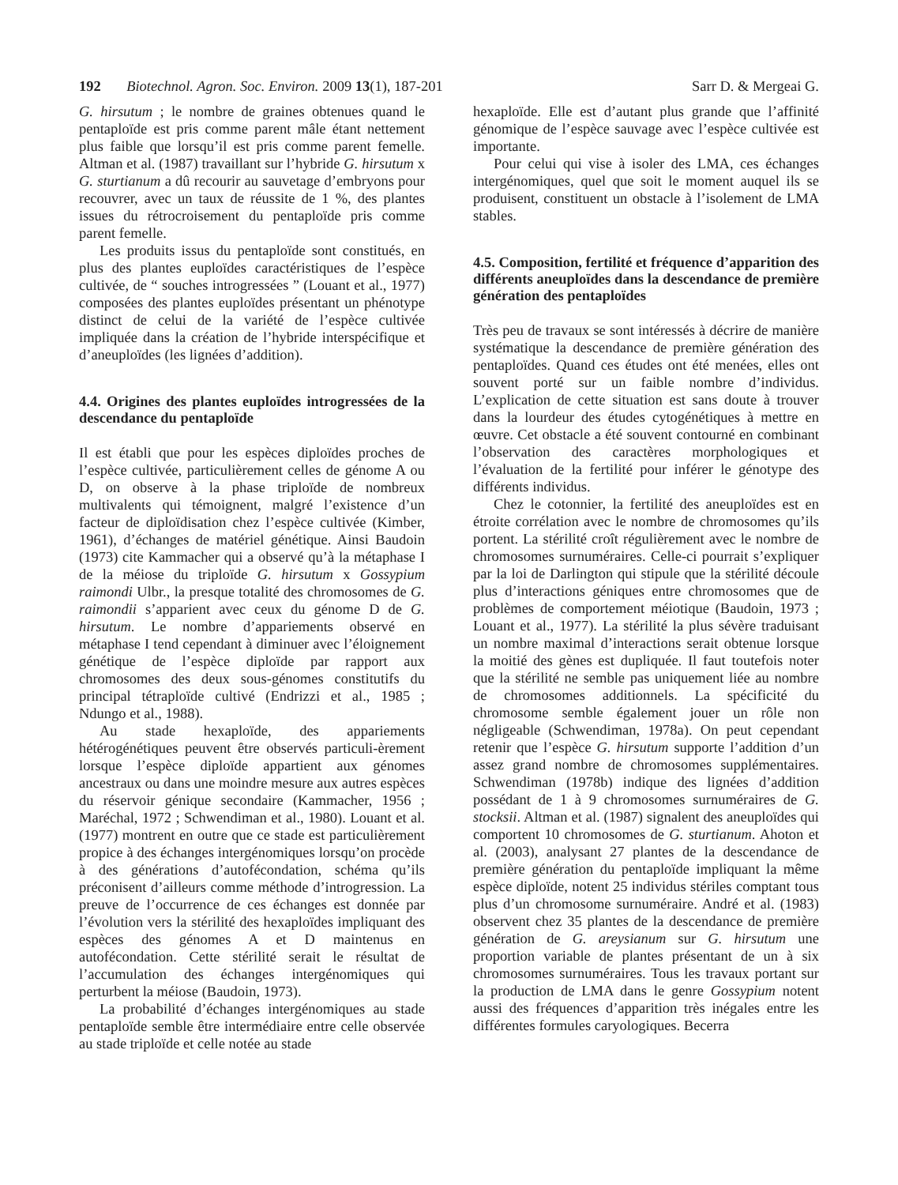192 Biotechnol. Agron. Soc. Environ. 2009 13(1), 187-201 Sarr D. & Mergeai G.
G. hirsutum ; le nombre de graines obtenues quand le pentaploïde est pris comme parent mâle étant nettement plus faible que lorsqu’il est pris comme parent femelle. Altman et al. (1987) travaillant sur l’hybride G. hirsutum x G. sturtianum a dû recourir au sauvetage d’embryons pour recouvrer, avec un taux de réussite de 1 %, des plantes issues du rétrocroisement du pentaploïde pris comme parent femelle.
Les produits issus du pentaploïde sont constitués, en plus des plantes euploïdes caractéristiques de l’espèce cultivée, de “ souches introgressées ” (Louant et al., 1977) composées des plantes euploïdes présentant un phénotype distinct de celui de la variété de l’espèce cultivée impliquée dans la création de l’hybride interspécifique et d’aneuploïdes (les lignées d’addition).
4.4. Origines des plantes euploïdes introgressées de la descendance du pentaploïde
Il est établi que pour les espèces diploïdes proches de l’espèce cultivée, particulièrement celles de génome A ou D, on observe à la phase triploïde de nombreux multivalents qui témoignent, malgré l’existence d’un facteur de diploïdisation chez l’espèce cultivée (Kimber, 1961), d’échanges de matériel génétique. Ainsi Baudoin (1973) cite Kammacher qui a observé qu’à la métaphase I de la méiose du triploïde G. hirsutum x Gossypium raimondi Ulbr., la presque totalité des chromosomes de G. raimondii s’apparient avec ceux du génome D de G. hirsutum. Le nombre d’appariements observé en métaphase I tend cependant à diminuer avec l’éloignement génétique de l’espèce diploïde par rapport aux chromosomes des deux sous-génomes constitutifs du principal tétraploïde cultivé (Endrizzi et al., 1985 ; Ndungo et al., 1988).
Au stade hexaploïde, des appariements hétérogénétiques peuvent être observés particuli-èrement lorsque l’espèce diploïde appartient aux génomes ancestraux ou dans une moindre mesure aux autres espèces du réservoir génique secondaire (Kammacher, 1956 ; Maréchal, 1972 ; Schwendiman et al., 1980). Louant et al. (1977) montrent en outre que ce stade est particulièrement propice à des échanges intergénomiques lorsqu’on procède à des générations d’autofécondation, schéma qu’ils préconisent d’ailleurs comme méthode d’introgression. La preuve de l’occurrence de ces échanges est donnée par l’évolution vers la stérilité des hexaploïdes impliquant des espèces des génomes A et D maintenus en autofécondation. Cette stérilité serait le résultat de l’accumulation des échanges intergénomiques qui perturbent la méiose (Baudoin, 1973).
La probabilité d’échanges intergénomiques au stade pentaploïde semble être intermédiaire entre celle observée au stade triploïde et celle notée au stade
hexaploïde. Elle est d’autant plus grande que l’affinité génomique de l’espèce sauvage avec l’espèce cultivée est importante.
Pour celui qui vise à isoler des LMA, ces échanges intergénomiques, quel que soit le moment auquel ils se produisent, constituent un obstacle à l’isolement de LMA stables.
4.5. Composition, fertilité et fréquence d’apparition des différents aneuploïdes dans la descendance de première génération des pentaploïdes
Très peu de travaux se sont intéressés à décrire de manière systématique la descendance de première génération des pentaploïdes. Quand ces études ont été menées, elles ont souvent porté sur un faible nombre d’individus. L’explication de cette situation est sans doute à trouver dans la lourdeur des études cytogénétiques à mettre en œuvre. Cet obstacle a été souvent contourné en combinant l’observation des caractères morphologiques et l’évaluation de la fertilité pour inférer le génotype des différents individus.
Chez le cotonnier, la fertilité des aneuploïdes est en étroite corrélation avec le nombre de chromosomes qu’ils portent. La stérilité croît régulièrement avec le nombre de chromosomes surnuméraires. Celle-ci pourrait s’expliquer par la loi de Darlington qui stipule que la stérilité découle plus d’interactions géniques entre chromosomes que de problèmes de comportement méiotique (Baudoin, 1973 ; Louant et al., 1977). La stérilité la plus sévère traduisant un nombre maximal d’interactions serait obtenue lorsque la moitié des gènes est dupliquée. Il faut toutefois noter que la stérilité ne semble pas uniquement liée au nombre de chromosomes additionnels. La spécificité du chromosome semble également jouer un rôle non négligeable (Schwendiman, 1978a). On peut cependant retenir que l’espèce G. hirsutum supporte l’addition d’un assez grand nombre de chromosomes supplémentaires. Schwendiman (1978b) indique des lignées d’addition possédant de 1 à 9 chromosomes surnuméraires de G. stocksii. Altman et al. (1987) signalent des aneuploïdes qui comportent 10 chromosomes de G. sturtianum. Ahoton et al. (2003), analysant 27 plantes de la descendance de première génération du pentaploïde impliquant la même espèce diploïde, notent 25 individus stériles comptant tous plus d’un chromosome surnuméraire. André et al. (1983) observent chez 35 plantes de la descendance de première génération de G. areysianum sur G. hirsutum une proportion variable de plantes présentant de un à six chromosomes surnuméraires. Tous les travaux portant sur la production de LMA dans le genre Gossypium notent aussi des fréquences d’apparition très inégales entre les différentes formules caryologiques. Becerra